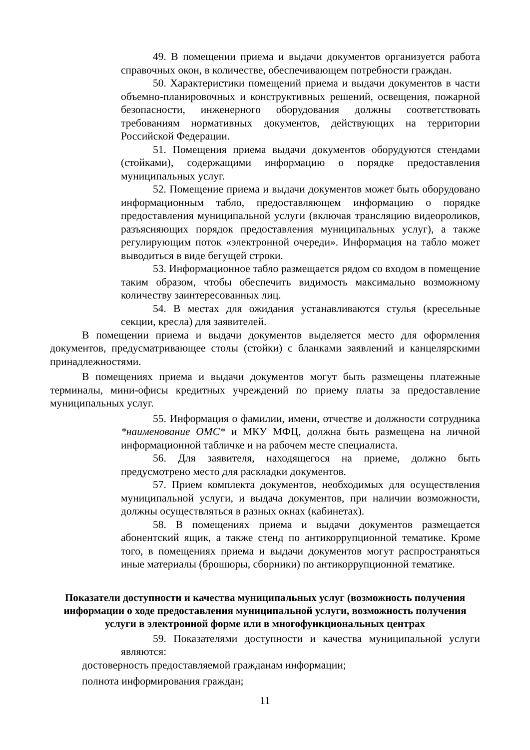49. В помещении приема и выдачи документов организуется работа справочных окон, в количестве, обеспечивающем потребности граждан.
50. Характеристики помещений приема и выдачи документов в части объемно-планировочных и конструктивных решений, освещения, пожарной безопасности, инженерного оборудования должны соответствовать требованиям нормативных документов, действующих на территории Российской Федерации.
51. Помещения приема выдачи документов оборудуются стендами (стойками), содержащими информацию о порядке предоставления муниципальных услуг.
52. Помещение приема и выдачи документов может быть оборудовано информационным табло, предоставляющем информацию о порядке предоставления муниципальной услуги (включая трансляцию видеороликов, разъясняющих порядок предоставления муниципальных услуг), а также регулирующим поток «электронной очереди». Информация на табло может выводиться в виде бегущей строки.
53. Информационное табло размещается рядом со входом в помещение таким образом, чтобы обеспечить видимость максимально возможному количеству заинтересованных лиц.
54. В местах для ожидания устанавливаются стулья (кресельные секции, кресла) для заявителей.
В помещении приема и выдачи документов выделяется место для оформления документов, предусматривающее столы (стойки) с бланками заявлений и канцелярскими принадлежностями.
В помещениях приема и выдачи документов могут быть размещены платежные терминалы, мини-офисы кредитных учреждений по приему платы за предоставление муниципальных услуг.
55. Информация о фамилии, имени, отчестве и должности сотрудника *наименование ОМС* и МКУ МФЦ, должна быть размещена на личной информационной табличке и на рабочем месте специалиста.
56. Для заявителя, находящегося на приеме, должно быть предусмотрено место для раскладки документов.
57. Прием комплекта документов, необходимых для осуществления муниципальной услуги, и выдача документов, при наличии возможности, должны осуществляться в разных окнах (кабинетах).
58. В помещениях приема и выдачи документов размещается абонентский ящик, а также стенд по антикоррупционной тематике. Кроме того, в помещениях приема и выдачи документов могут распространяться иные материалы (брошюры, сборники) по антикоррупционной тематике.
Показатели доступности и качества муниципальных услуг (возможность получения информации о ходе предоставления муниципальной услуги, возможность получения услуги в электронной форме или в многофункциональных центрах
59. Показателями доступности и качества муниципальной услуги являются:
достоверность предоставляемой гражданам информации;
полнота информирования граждан;
11